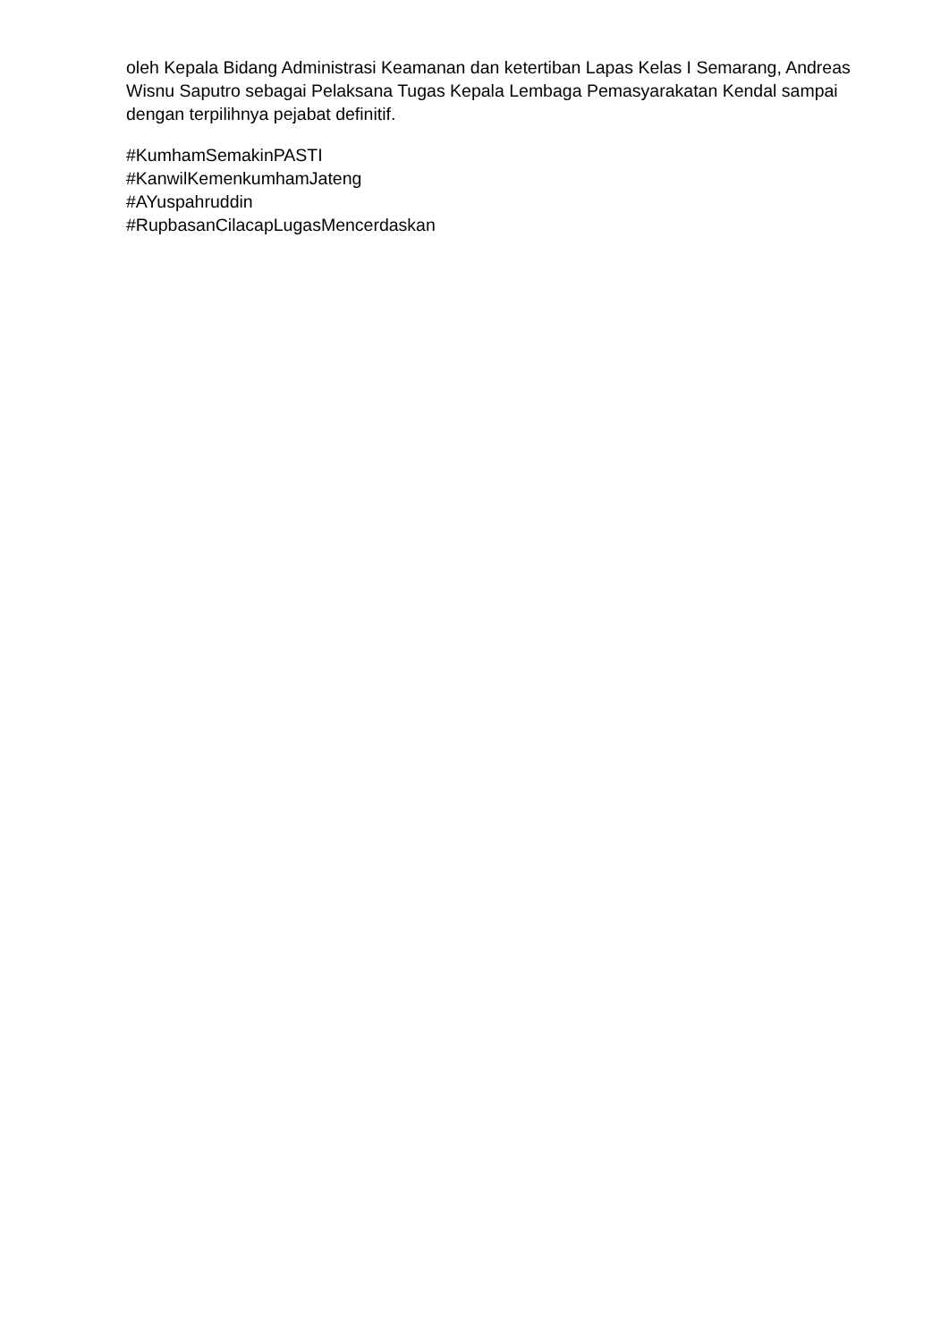oleh Kepala Bidang Administrasi Keamanan dan ketertiban Lapas Kelas I Semarang, Andreas Wisnu Saputro sebagai Pelaksana Tugas Kepala Lembaga Pemasyarakatan Kendal sampai dengan terpilihnya pejabat definitif.
#KumhamSemakinPASTI
#KanwilKemenkumhamJateng
#AYuspahruddin
#RupbasanCilacapLugasMencerdaskan